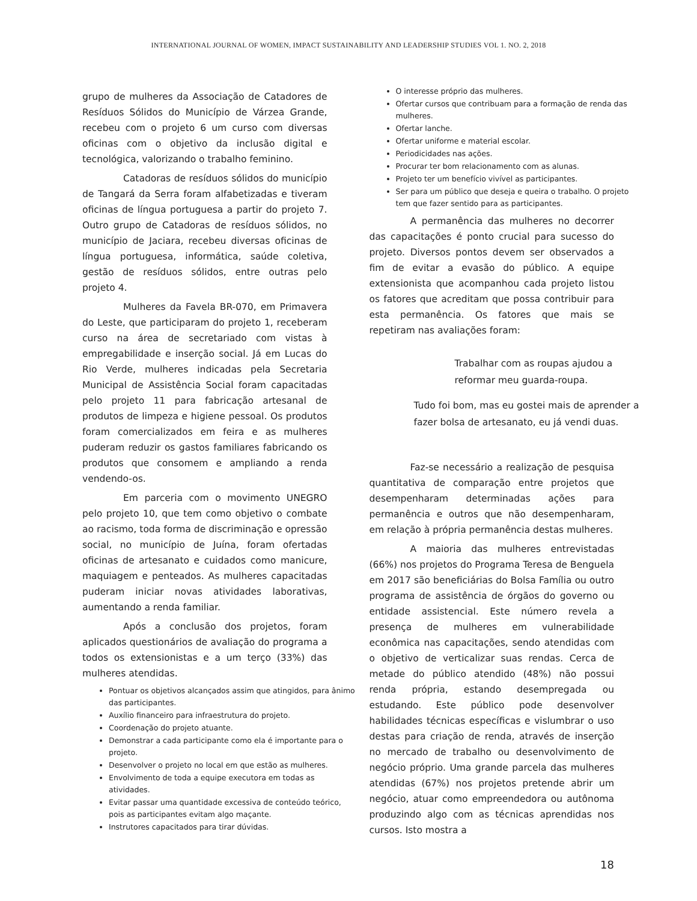INTERNATIONAL JOURNAL OF WOMEN, IMPACT SUSTAINABILITY AND LEADERSHIP STUDIES VOL 1. NO. 2, 2018
grupo de mulheres da Associação de Catadores de Resíduos Sólidos do Município de Várzea Grande, recebeu com o projeto 6 um curso com diversas oficinas com o objetivo da inclusão digital e tecnológica, valorizando o trabalho feminino.
Catadoras de resíduos sólidos do município de Tangará da Serra foram alfabetizadas e tiveram oficinas de língua portuguesa a partir do projeto 7. Outro grupo de Catadoras de resíduos sólidos, no município de Jaciara, recebeu diversas oficinas de língua portuguesa, informática, saúde coletiva, gestão de resíduos sólidos, entre outras pelo projeto 4.
Mulheres da Favela BR-070, em Primavera do Leste, que participaram do projeto 1, receberam curso na área de secretariado com vistas à empregabilidade e inserção social. Já em Lucas do Rio Verde, mulheres indicadas pela Secretaria Municipal de Assistência Social foram capacitadas pelo projeto 11 para fabricação artesanal de produtos de limpeza e higiene pessoal. Os produtos foram comercializados em feira e as mulheres puderam reduzir os gastos familiares fabricando os produtos que consomem e ampliando a renda vendendo-os.
Em parceria com o movimento UNEGRO pelo projeto 10, que tem como objetivo o combate ao racismo, toda forma de discriminação e opressão social, no município de Juína, foram ofertadas oficinas de artesanato e cuidados como manicure, maquiagem e penteados. As mulheres capacitadas puderam iniciar novas atividades laborativas, aumentando a renda familiar.
Após a conclusão dos projetos, foram aplicados questionários de avaliação do programa a todos os extensionistas e a um terço (33%) das mulheres atendidas.
Pontuar os objetivos alcançados assim que atingidos, para ânimo das participantes.
Auxílio financeiro para infraestrutura do projeto.
Coordenação do projeto atuante.
Demonstrar a cada participante como ela é importante para o projeto.
Desenvolver o projeto no local em que estão as mulheres.
Envolvimento de toda a equipe executora em todas as atividades.
Evitar passar uma quantidade excessiva de conteúdo teórico, pois as participantes evitam algo maçante.
Instrutores capacitados para tirar dúvidas.
O interesse próprio das mulheres.
Ofertar cursos que contribuam para a formação de renda das mulheres.
Ofertar lanche.
Ofertar uniforme e material escolar.
Periodicidades nas ações.
Procurar ter bom relacionamento com as alunas.
Projeto ter um benefício vivível as participantes.
Ser para um público que deseja e queira o trabalho. O projeto tem que fazer sentido para as participantes.
A permanência das mulheres no decorrer das capacitações é ponto crucial para sucesso do projeto. Diversos pontos devem ser observados a fim de evitar a evasão do público. A equipe extensionista que acompanhou cada projeto listou os fatores que acreditam que possa contribuir para esta permanência. Os fatores que mais se repetiram nas avaliações foram:
Trabalhar com as roupas ajudou a reformar meu guarda-roupa.
Tudo foi bom, mas eu gostei mais de aprender a fazer bolsa de artesanato, eu já vendi duas.
Faz-se necessário a realização de pesquisa quantitativa de comparação entre projetos que desempenharam determinadas ações para permanência e outros que não desempenharam, em relação à própria permanência destas mulheres.
A maioria das mulheres entrevistadas (66%) nos projetos do Programa Teresa de Benguela em 2017 são beneficiárias do Bolsa Família ou outro programa de assistência de órgãos do governo ou entidade assistencial. Este número revela a presença de mulheres em vulnerabilidade econômica nas capacitações, sendo atendidas com o objetivo de verticalizar suas rendas. Cerca de metade do público atendido (48%) não possui renda própria, estando desempregada ou estudando. Este público pode desenvolver habilidades técnicas específicas e vislumbrar o uso destas para criação de renda, através de inserção no mercado de trabalho ou desenvolvimento de negócio próprio. Uma grande parcela das mulheres atendidas (67%) nos projetos pretende abrir um negócio, atuar como empreendedora ou autônoma produzindo algo com as técnicas aprendidas nos cursos. Isto mostra a
18